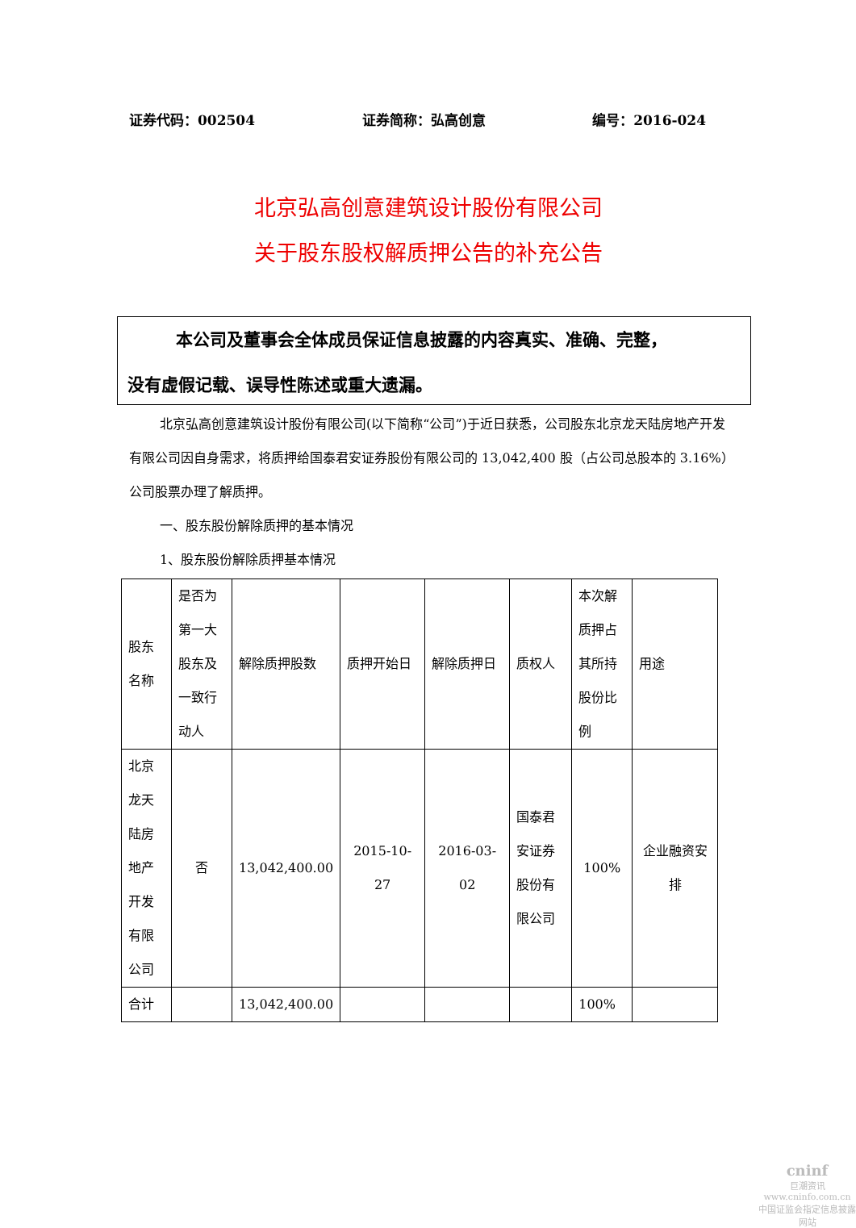证券代码：002504 证券简称：弘高创意 编号：2016-024
北京弘高创意建筑设计股份有限公司
关于股东股权解质押公告的补充公告
本公司及董事会全体成员保证信息披露的内容真实、准确、完整，
没有虚假记载、误导性陈述或重大遗漏。
北京弘高创意建筑设计股份有限公司(以下简称“公司”)于近日获悉，公司股东北京龙天陆房地产开发有限公司因自身需求，将质押给国泰君安证券股份有限公司的 13,042,400 股（占公司总股本的 3.16%）公司股票办理了解质押。
一、股东股份解除质押的基本情况
1、股东股份解除质押基本情况
| 股东名称 | 是否为第一大股东及一致行动人 | 解除质押股数 | 质押开始日 | 解除质押日 | 质权人 | 本次解质押占其所持股份比例 | 用途 |
| 北京龙天陆房地产开发有限公司 | 否 | 13,042,400.00 | 2015-10-27 | 2016-03-02 | 国泰君安证券股份有限公司 | 100% | 企业融资安排 |
| 合计 | | 13,042,400.00 | | | | 100% | |
cninf
巨潮资讯
www.cninfo.com.cn
中国证监会指定信息披露网站